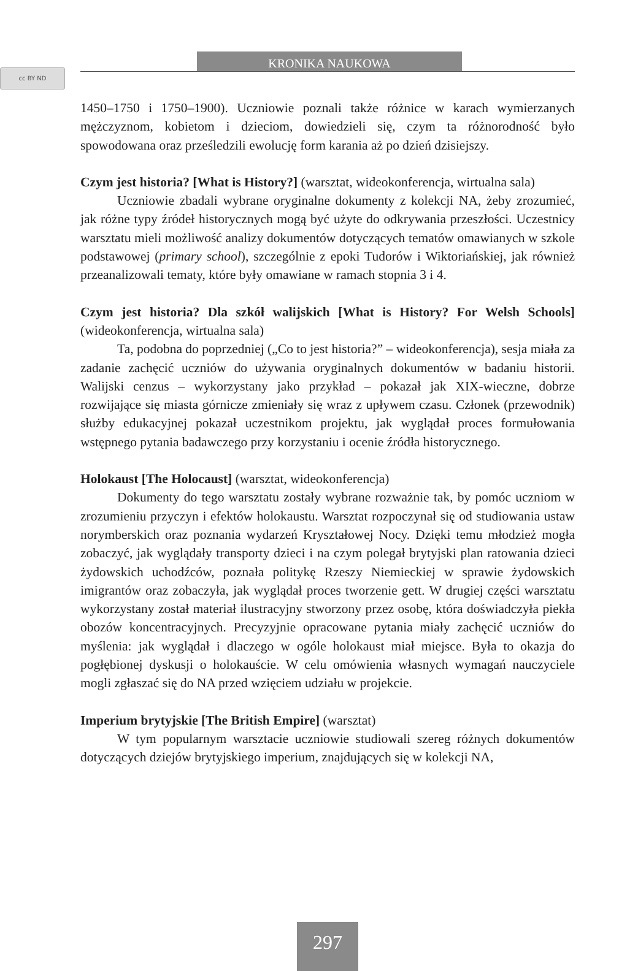cc BY ND
KRONIKA NAUKOWA
1450–1750 i 1750–1900). Uczniowie poznali także różnice w karach wymierzanych mężczyznom, kobietom i dzieciom, dowiedzieli się, czym ta różnorodność było spowodowana oraz prześledzili ewolucję form karania aż po dzień dzisiejszy.
Czym jest historia? [What is History?] (warsztat, wideokonferencja, wirtualna sala)
Uczniowie zbadali wybrane oryginalne dokumenty z kolekcji NA, żeby zrozumieć, jak różne typy źródeł historycznych mogą być użyte do odkrywania przeszłości. Uczestnicy warsztatu mieli możliwość analizy dokumentów dotyczących tematów omawianych w szkole podstawowej (primary school), szczególnie z epoki Tudorów i Wiktoriańskiej, jak również przeanalizowali tematy, które były omawiane w ramach stopnia 3 i 4.
Czym jest historia? Dla szkół walijskich [What is History? For Welsh Schools] (wideokonferencja, wirtualna sala)
Ta, podobna do poprzedniej („Co to jest historia?” – wideokonferencja), sesja miała za zadanie zachęcić uczniów do używania oryginalnych dokumentów w badaniu historii. Walijski cenzus – wykorzystany jako przykład – pokazał jak XIX-wieczne, dobrze rozwijające się miasta górnicze zmieniały się wraz z upływem czasu. Członek (przewodnik) służby edukacyjnej pokazał uczestnikom projektu, jak wyglądał proces formułowania wstępnego pytania badawczego przy korzystaniu i ocenie źródła historycznego.
Holokaust [The Holocaust] (warsztat, wideokonferencja)
Dokumenty do tego warsztatu zostały wybrane rozważnie tak, by pomóc uczniom w zrozumieniu przyczyn i efektów holokaustu. Warsztat rozpoczynał się od studiowania ustaw norymberskich oraz poznania wydarzeń Kryształowej Nocy. Dzięki temu młodzież mogła zobaczyć, jak wyglądały transporty dzieci i na czym polegał brytyjski plan ratowania dzieci żydowskich uchodźców, poznała politykę Rzeszy Niemieckiej w sprawie żydowskich imigrantów oraz zobaczyła, jak wyglądał proces tworzenie gett. W drugiej części warsztatu wykorzystany został materiał ilustracyjny stworzony przez osobę, która doświadczyła piekła obozów koncentracyjnych. Precyzyjnie opracowane pytania miały zachęcić uczniów do myślenia: jak wyglądał i dlaczego w ogóle holokaust miał miejsce. Była to okazja do pogłębionej dyskusji o holokauście. W celu omówienia własnych wymagań nauczyciele mogli zgłaszać się do NA przed wzięciem udziału w projekcie.
Imperium brytyjskie [The British Empire] (warsztat)
W tym popularnym warsztacie uczniowie studiowali szereg różnych dokumentów dotyczących dziejów brytyjskiego imperium, znajdujących się w kolekcji NA,
297